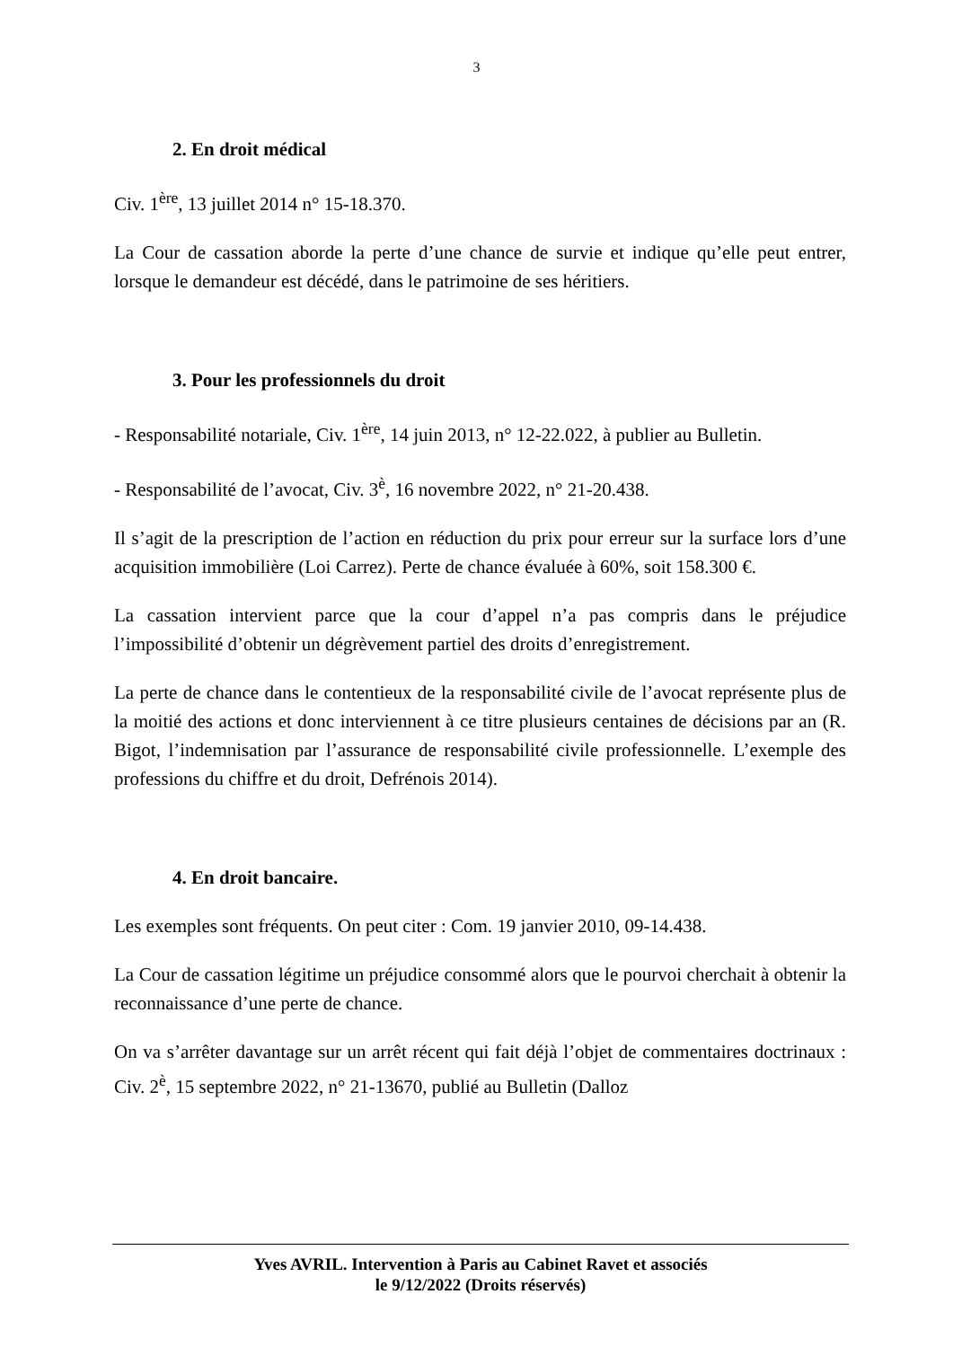3
2. En droit médical
Civ. 1<sup>ère</sup>, 13 juillet 2014 n° 15-18.370.
La Cour de cassation aborde la perte d’une chance de survie et indique qu’elle peut entrer, lorsque le demandeur est décédé, dans le patrimoine de ses héritiers.
3. Pour les professionnels du droit
- Responsabilité notariale, Civ. 1<sup>ère</sup>, 14 juin 2013, n° 12-22.022, à publier au Bulletin.
- Responsabilité de l’avocat, Civ. 3<sup>è</sup>, 16 novembre 2022, n° 21-20.438.
Il s’agit de la prescription de l’action en réduction du prix pour erreur sur la surface lors d’une acquisition immobilière (Loi Carrez). Perte de chance évaluée à 60%, soit 158.300 €.
La cassation intervient parce que la cour d’appel n’a pas compris dans le préjudice l’impossibilité d’obtenir un dégrèvement partiel des droits d’enregistrement.
La perte de chance dans le contentieux de la responsabilité civile de l’avocat représente plus de la moitié des actions et donc interviennent à ce titre plusieurs centaines de décisions par an (R. Bigot, l’indemnisation par l’assurance de responsabilité civile professionnelle. L’exemple des professions du chiffre et du droit, Defrénois 2014).
4. En droit bancaire.
Les exemples sont fréquents. On peut citer : Com. 19 janvier 2010, 09-14.438.
La Cour de cassation légitime un préjudice consommé alors que le pourvoi cherchait à obtenir la reconnaissance d’une perte de chance.
On va s’arrêter davantage sur un arrêt récent qui fait déjà l’objet de commentaires doctrinaux : Civ. 2<sup>è</sup>, 15 septembre 2022, n° 21-13670, publié au Bulletin (Dalloz
Yves AVRIL. Intervention à Paris au Cabinet Ravet et associés
le 9/12/2022 (Droits réservés)